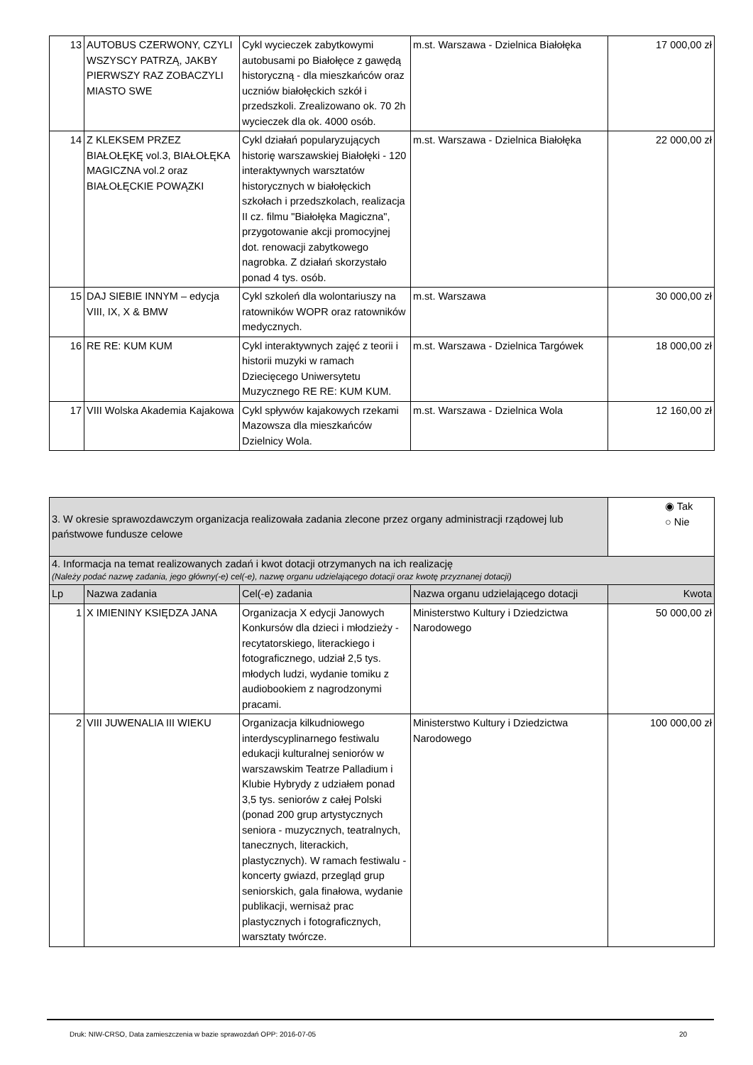| 13 | AUTOBUS CZERWONY, CZYLI WSZYSCY PATRZĄ, JAKBY PIERWSZY RAZ ZOBACZYLI MIASTO SWE | Cykl wycieczek zabytkowymi autobusami po Białołęce z gawędą historyczną - dla mieszkańców oraz uczniów białołęckich szkół i przedszkoli. Zrealizowano ok. 70 2h wycieczek dla ok. 4000 osób. | m.st. Warszawa - Dzielnica Białołęka | 17 000,00 zł |
| 14 | Z KLEKSEM PRZEZ BIAŁOŁĘKĘ vol.3, BIAŁOŁĘKA MAGICZNA vol.2 oraz BIAŁOŁĘCKIE POWĄZKI | Cykl działań popularyzujących historię warszawskiej Białołęki - 120 interaktywnych warsztatów historycznych w białołęckich szkołach i przedszkolach, realizacja II cz. filmu "Białołęka Magiczna", przygotowanie akcji promocyjnej dot. renowacji zabytkowego nagrobka. Z działań skorzystało ponad 4 tys. osób. | m.st. Warszawa - Dzielnica Białołęka | 22 000,00 zł |
| 15 | DAJ SIEBIE INNYM – edycja VIII, IX, X & BMW | Cykl szkoleń dla wolontariuszy na ratowników WOPR oraz ratowników medycznych. | m.st. Warszawa | 30 000,00 zł |
| 16 | RE RE: KUM KUM | Cykl interaktywnych zajęć z teorii i historii muzyki w ramach Dziecięcego Uniwersytetu Muzycznego RE RE: KUM KUM. | m.st. Warszawa - Dzielnica Targówek | 18 000,00 zł |
| 17 | VIII Wolska Akademia Kajakowa | Cykl spływów kajakowych rzekami Mazowsza dla mieszkańców Dzielnicy Wola. | m.st. Warszawa - Dzielnica Wola | 12 160,00 zł |
| 3. W okresie sprawozdawczym organizacja realizowała zadania zlecone przez organy administracji rządowej lub państwowe fundusze celowe | | | | ◉ Tak ○ Nie |
| 4. Informacja na temat realizowanych zadań i kwot dotacji otrzymanych na ich realizację (Należy podać nazwę zadania, jego główny(-e) cel(-e), nazwę organu udzielającego dotacji oraz kwotę przyznanej dotacji) | | | | |
| Lp | Nazwa zadania | Cel(-e) zadania | Nazwa organu udzielającego dotacji | Kwota |
| 1 | X IMIENINY KSIĘDZA JANA | Organizacja X edycji Janowych Konkursów dla dzieci i młodzieży - recytatorskiego, literackiego i fotograficznego, udział 2,5 tys. młodych ludzi, wydanie tomiku z audiobookiem z nagrodzonymi pracami. | Ministerstwo Kultury i Dziedzictwa Narodowego | 50 000,00 zł |
| 2 | VIII JUWENALIA III WIEKU | Organizacja kilkudniowego interdyscyplinarnego festiwalu edukacji kulturalnej seniorów w warszawskim Teatrze Palladium i Klubie Hybrydy z udziałem ponad 3,5 tys. seniorów z całej Polski (ponad 200 grup artystycznych seniora - muzycznych, teatralnych, tanecznych, literackich, plastycznych). W ramach festiwalu - koncerty gwiazd, przegląd grup seniorskich, gala finałowa, wydanie publikacji, wernisaż prac plastycznych i fotograficznych, warsztaty twórcze. | Ministerstwo Kultury i Dziedzictwa Narodowego | 100 000,00 zł |
Druk: NIW-CRSO, Data zamieszczenia w bazie sprawozdań OPP: 2016-07-05 20